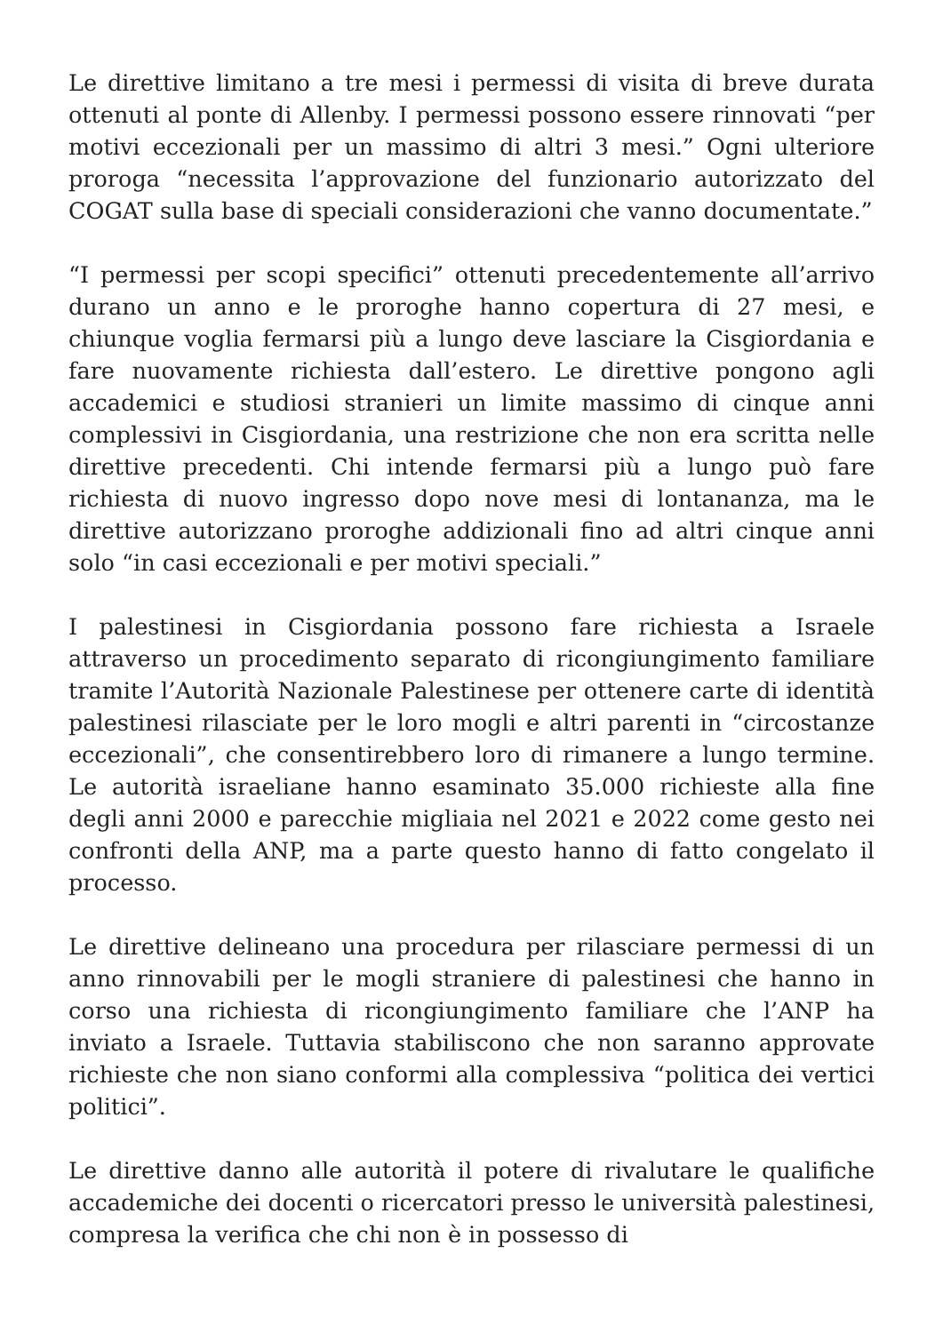Le direttive limitano a tre mesi i permessi di visita di breve durata ottenuti al ponte di Allenby. I permessi possono essere rinnovati “per motivi eccezionali per un massimo di altri 3 mesi.” Ogni ulteriore proroga “necessita l’approvazione del funzionario autorizzato del COGAT sulla base di speciali considerazioni che vanno documentate.”
“I permessi per scopi specifici” ottenuti precedentemente all’arrivo durano un anno e le proroghe hanno copertura di 27 mesi, e chiunque voglia fermarsi più a lungo deve lasciare la Cisgiordania e fare nuovamente richiesta dall’estero. Le direttive pongono agli accademici e studiosi stranieri un limite massimo di cinque anni complessivi in Cisgiordania, una restrizione che non era scritta nelle direttive precedenti. Chi intende fermarsi più a lungo può fare richiesta di nuovo ingresso dopo nove mesi di lontananza, ma le direttive autorizzano proroghe addizionali fino ad altri cinque anni solo “in casi eccezionali e per motivi speciali.”
I palestinesi in Cisgiordania possono fare richiesta a Israele attraverso un procedimento separato di ricongiungimento familiare tramite l’Autorità Nazionale Palestinese per ottenere carte di identità palestinesi rilasciate per le loro mogli e altri parenti in “circostanze eccezionali”, che consentirebbero loro di rimanere a lungo termine. Le autorità israeliane hanno esaminato 35.000 richieste alla fine degli anni 2000 e parecchie migliaia nel 2021 e 2022 come gesto nei confronti della ANP, ma a parte questo hanno di fatto congelato il processo.
Le direttive delineano una procedura per rilasciare permessi di un anno rinnovabili per le mogli straniere di palestinesi che hanno in corso una richiesta di ricongiungimento familiare che l’ANP ha inviato a Israele. Tuttavia stabiliscono che non saranno approvate richieste che non siano conformi alla complessiva “politica dei vertici politici”.
Le direttive danno alle autorità il potere di rivalutare le qualifiche accademiche dei docenti o ricercatori presso le università palestinesi, compresa la verifica che chi non è in possesso di